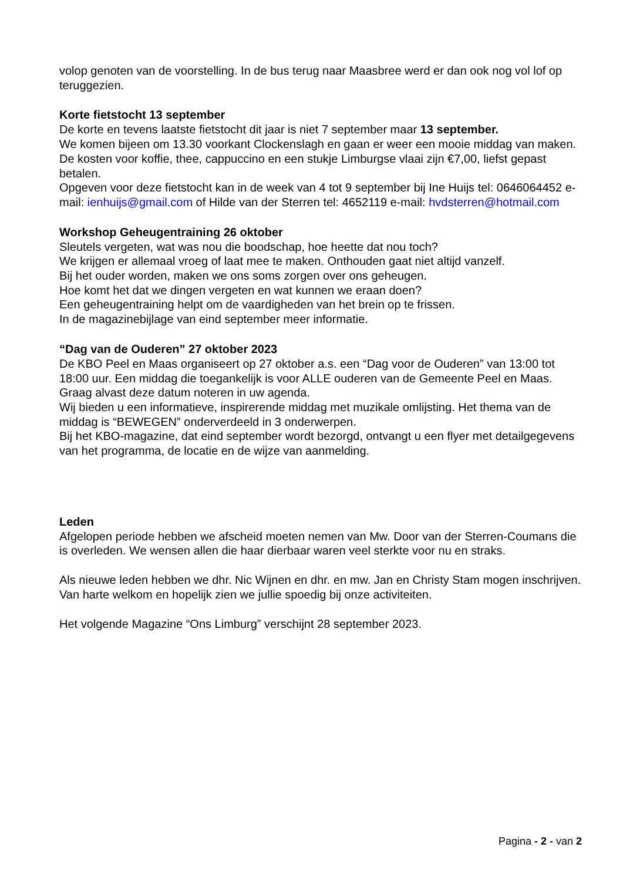volop genoten van de voorstelling. In de bus terug naar Maasbree werd er dan ook nog vol lof op teruggezien.
Korte fietstocht 13 september
De korte en tevens laatste fietstocht dit jaar is niet 7 september maar 13 september.
We komen bijeen om 13.30 voorkant Clockenslagh en gaan er weer een mooie middag van maken. De kosten voor koffie, thee, cappuccino en een stukje Limburgse vlaai zijn €7,00, liefst gepast betalen.
Opgeven voor deze fietstocht kan in de week van 4 tot 9 september bij Ine Huijs tel: 0646064452 e-mail: ienhuijs@gmail.com of Hilde van der Sterren tel: 4652119 e-mail: hvdsterren@hotmail.com
Workshop Geheugentraining 26 oktober
Sleutels vergeten, wat was nou die boodschap, hoe heette dat nou toch?
We krijgen er allemaal vroeg of laat mee te maken. Onthouden gaat niet altijd vanzelf.
Bij het ouder worden, maken we ons soms zorgen over ons geheugen.
Hoe komt het dat we dingen vergeten en wat kunnen we eraan doen?
Een geheugentraining helpt om de vaardigheden van het brein op te frissen.
In de magazinebijlage van eind september meer informatie.
“Dag van de Ouderen” 27 oktober 2023
De KBO Peel en Maas organiseert op 27 oktober a.s. een “Dag voor de Ouderen” van 13:00 tot 18:00 uur. Een middag die toegankelijk is voor ALLE ouderen van de Gemeente Peel en Maas. Graag alvast deze datum noteren in uw agenda.
Wij bieden u een informatieve, inspirerende middag met muzikale omlijsting. Het thema van de middag is “BEWEGEN” onderverdeeld in 3 onderwerpen.
Bij het KBO-magazine, dat eind september wordt bezorgd, ontvangt u een flyer met detailgegevens van het programma, de locatie en de wijze van aanmelding.
Leden
Afgelopen periode hebben we afscheid moeten nemen van Mw. Door van der Sterren-Coumans die is overleden. We wensen allen die haar dierbaar waren veel sterkte voor nu en straks.
Als nieuwe leden hebben we dhr. Nic Wijnen en dhr. en mw. Jan en Christy Stam mogen inschrijven. Van harte welkom en hopelijk zien we jullie spoedig bij onze activiteiten.
Het volgende Magazine “Ons Limburg” verschijnt 28 september 2023.
Pagina - 2 - van 2